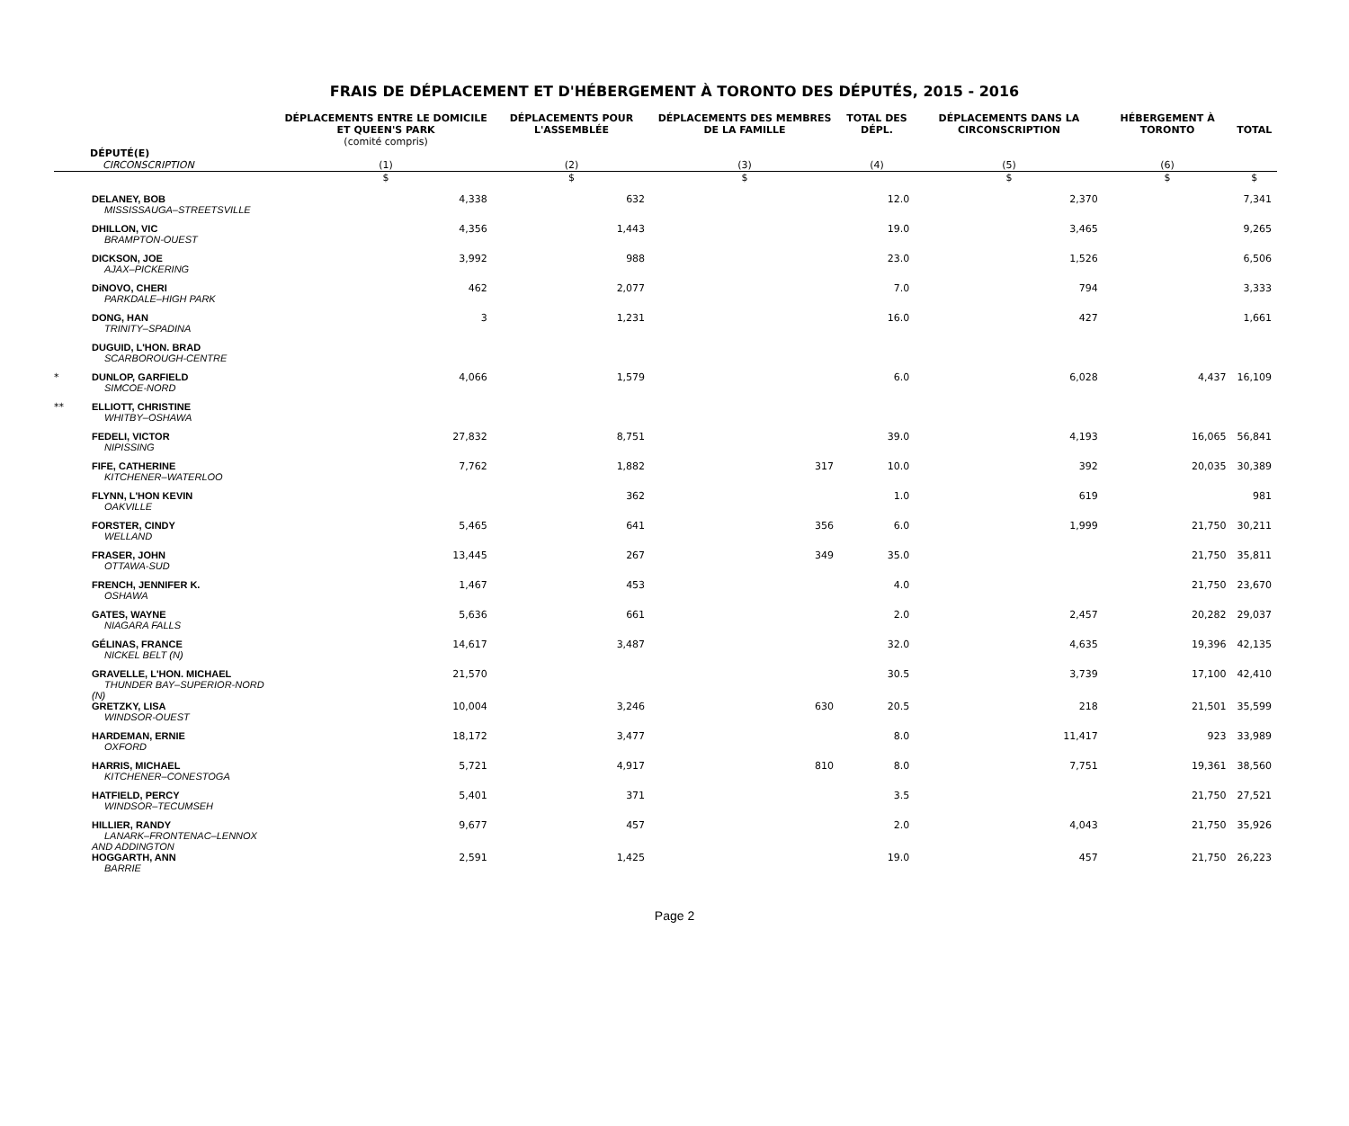FRAIS DE DÉPLACEMENT ET D'HÉBERGEMENT À TORONTO DES DÉPUTÉS, 2015 - 2016
| | DÉPUTÉ(E) CIRCONSCRIPTION | DÉPLACEMENTS ENTRE LE DOMICILE ET QUEEN'S PARK (comité compris) (1) | DÉPLACEMENTS POUR L'ASSEMBLÉE (2) | DÉPLACEMENTS DES MEMBRES DE LA FAMILLE (3) | TOTAL DES DÉPL. (4) | DÉPLACEMENTS DANS LA CIRCONSCRIPTION (5) | HÉBERGEMENT À TORONTO (6) | TOTAL |
| --- | --- | --- | --- | --- | --- | --- | --- | --- |
| | | $ | $ | $ | | $ | $ | $ |
| | DELANEY, BOB MISSISSAUGA–STREETSVILLE | 4,338 | 632 | | 12.0 | 2,370 | | 7,341 |
| | DHILLON, VIC BRAMPTON-OUEST | 4,356 | 1,443 | | 19.0 | 3,465 | | 9,265 |
| | DICKSON, JOE AJAX–PICKERING | 3,992 | 988 | | 23.0 | 1,526 | | 6,506 |
| | DiNOVO, CHERI PARKDALE–HIGH PARK | 462 | 2,077 | | 7.0 | 794 | | 3,333 |
| | DONG, HAN TRINITY–SPADINA | 3 | 1,231 | | 16.0 | 427 | | 1,661 |
| | DUGUID, L'HON. BRAD SCARBOROUGH-CENTRE | | | | | | | |
| * | DUNLOP, GARFIELD SIMCOE-NORD | 4,066 | 1,579 | | 6.0 | 6,028 | 4,437 | 16,109 |
| ** | ELLIOTT, CHRISTINE WHITBY–OSHAWA | | | | | | | |
| | FEDELI, VICTOR NIPISSING | 27,832 | 8,751 | | 39.0 | 4,193 | 16,065 | 56,841 |
| | FIFE, CATHERINE KITCHENER–WATERLOO | 7,762 | 1,882 | 317 | 10.0 | 392 | 20,035 | 30,389 |
| | FLYNN, L'HON KEVIN OAKVILLE | | 362 | | 1.0 | 619 | | 981 |
| | FORSTER, CINDY WELLAND | 5,465 | 641 | 356 | 6.0 | 1,999 | 21,750 | 30,211 |
| | FRASER, JOHN OTTAWA-SUD | 13,445 | 267 | 349 | 35.0 | | 21,750 | 35,811 |
| | FRENCH, JENNIFER K. OSHAWA | 1,467 | 453 | | 4.0 | | 21,750 | 23,670 |
| | GATES, WAYNE NIAGARA FALLS | 5,636 | 661 | | 2.0 | 2,457 | 20,282 | 29,037 |
| | GÉLINAS, FRANCE NICKEL BELT (N) | 14,617 | 3,487 | | 32.0 | 4,635 | 19,396 | 42,135 |
| | GRAVELLE, L'HON. MICHAEL THUNDER BAY–SUPERIOR-NORD (N) | 21,570 | | | 30.5 | 3,739 | 17,100 | 42,410 |
| | GRETZKY, LISA WINDSOR-OUEST | 10,004 | 3,246 | 630 | 20.5 | 218 | 21,501 | 35,599 |
| | HARDEMAN, ERNIE OXFORD | 18,172 | 3,477 | | 8.0 | 11,417 | 923 | 33,989 |
| | HARRIS, MICHAEL KITCHENER–CONESTOGA | 5,721 | 4,917 | 810 | 8.0 | 7,751 | 19,361 | 38,560 |
| | HATFIELD, PERCY WINDSOR–TECUMSEH | 5,401 | 371 | | 3.5 | | 21,750 | 27,521 |
| | HILLIER, RANDY LANARK–FRONTENAC–LENNOX AND ADDINGTON | 9,677 | 457 | | 2.0 | 4,043 | 21,750 | 35,926 |
| | HOGGARTH, ANN BARRIE | 2,591 | 1,425 | | 19.0 | 457 | 21,750 | 26,223 |
Page 2